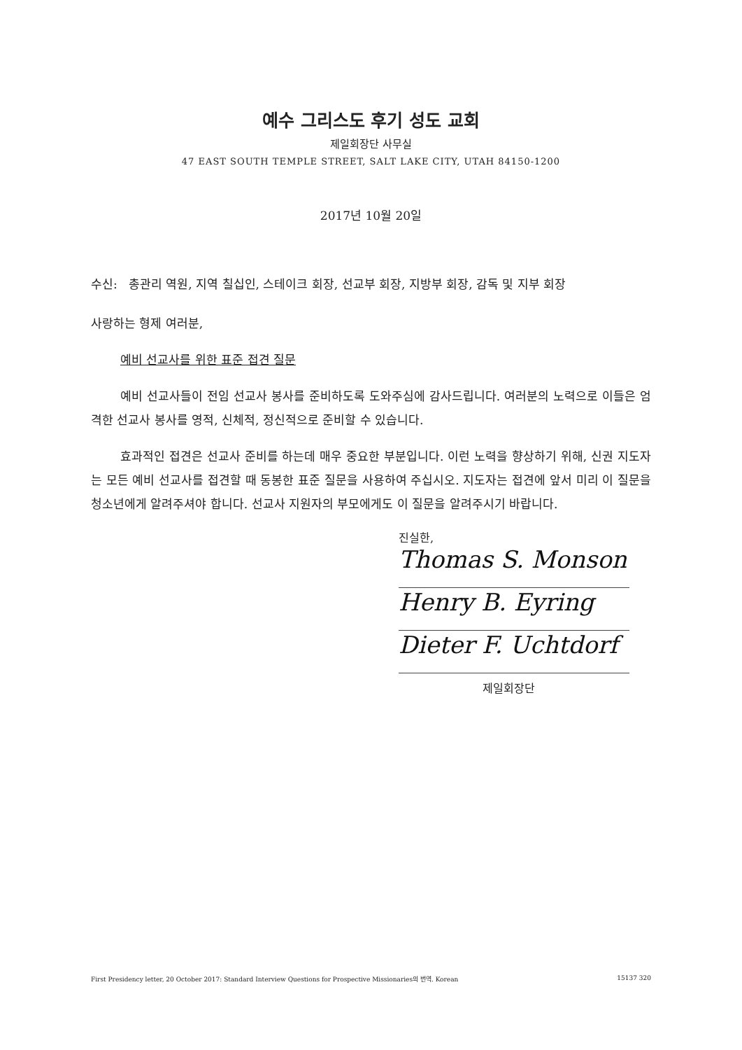예수 그리스도 후기 성도 교회
제일회장단 사무실
47 EAST SOUTH TEMPLE STREET, SALT LAKE CITY, UTAH 84150-1200
2017년 10월 20일
수신: 총관리 역원, 지역 칠십인, 스테이크 회장, 선교부 회장, 지방부 회장, 감독 및 지부 회장
사랑하는 형제 여러분,
예비 선교사를 위한 표준 접견 질문
예비 선교사들이 전임 선교사 봉사를 준비하도록 도와주심에 감사드립니다. 여러분의 노력으로 이들은 엄격한 선교사 봉사를 영적, 신체적, 정신적으로 준비할 수 있습니다.
효과적인 접견은 선교사 준비를 하는데 매우 중요한 부분입니다. 이런 노력을 향상하기 위해, 신권 지도자는 모든 예비 선교사를 접견할 때 동봉한 표준 질문을 사용하여 주십시오. 지도자는 접견에 앞서 미리 이 질문을 청소년에게 알려주셔야 합니다. 선교사 지원자의 부모에게도 이 질문을 알려주시기 바랍니다.
진실한,
Thomas S. Monson
Henry B. Eyring
Dieter F. Uchtdorf
제일회장단
First Presidency letter, 20 October 2017: Standard Interview Questions for Prospective Missionaries의 번역. Korean 15137 320